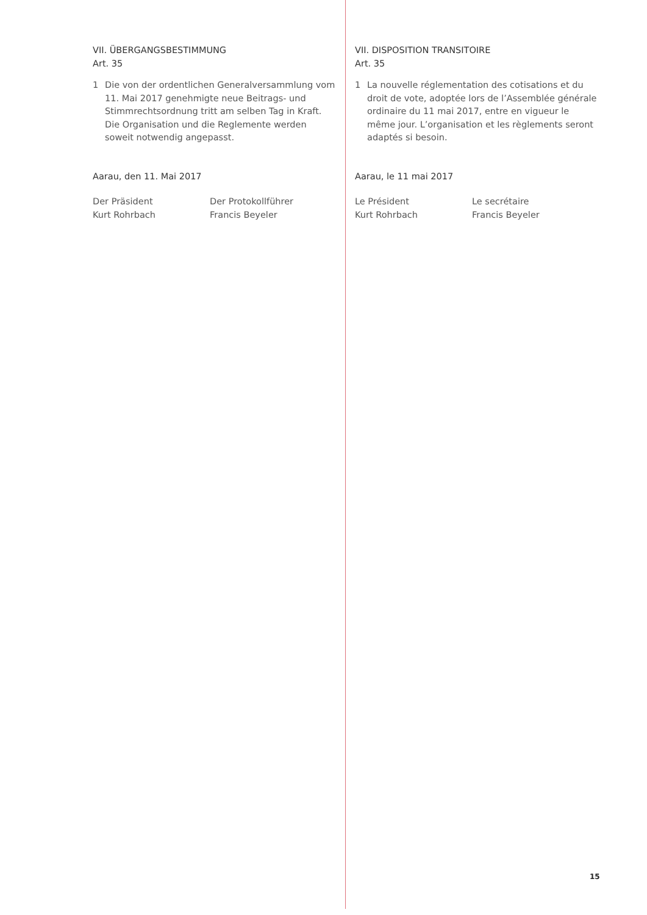VII. ÜBERGANGSBESTIMMUNG
Art. 35
1 Die von der ordentlichen Generalversammlung vom 11. Mai 2017 genehmigte neue Beitrags- und Stimm­rechtsordnung tritt am selben Tag in Kraft. Die Organi­sation und die Reglemente werden soweit notwendig angepasst.
Aarau, den 11. Mai 2017
Der Präsident
Kurt Rohrbach
Der Protokollführer
Francis Beyeler
VII. DISPOSITION TRANSITOIRE
Art. 35
1 La nouvelle réglementation des cotisations et du droit de vote, adoptée lors de l’Assemblée générale ordinaire du 11 mai 2017, entre en vigueur le même jour. L’organisation et les règlements seront adaptés si besoin.
Aarau, le 11 mai 2017
Le Président
Kurt Rohrbach
Le secrétaire
Francis Beyeler
15